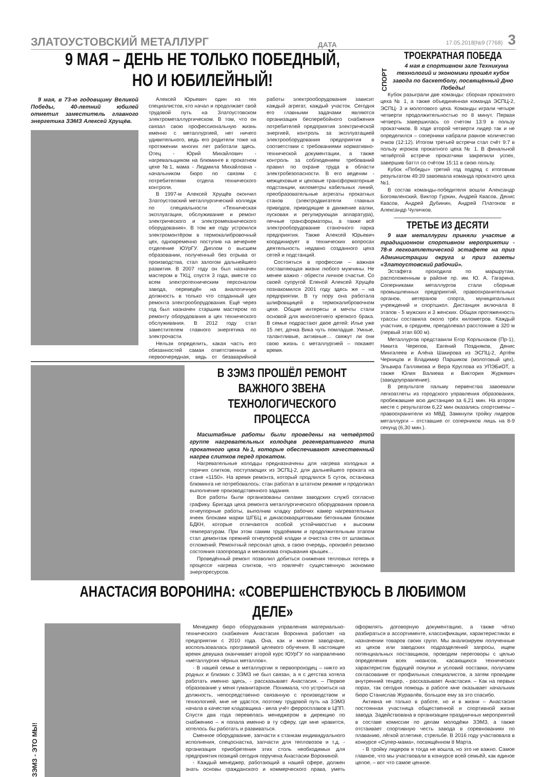ЗЛАТОУСТОВСКИЙ МЕТАЛЛУРГ ДАТА 17.05.2018|№9 (7768) 3
9 МАЯ – ДЕНЬ НЕ ТОЛЬКО ПОБЕДНЫЙ,
НО И ЮБИЛЕЙНЫЙ!
9 мая, в 73-ю годовщину Великой Победы, 40-летний юбилей отметил заместитель главного энергетика ЗЭМЗ Алексей Хрущёв.
Алексей Юрьевич один из тех специалистов, кто начал и продолжает свой трудовой путь на Златоустовском электрометаллургическом. В том, что он связал свою профессиональную жизнь именно с металлургией, нет ничего удивительного, ведь его родители тоже на протяжении многих лет работали здесь. Отец - Юрий Михайлович - нагревальщиком на блюминге в прокатном цехе №1, мама - Людмила Михайловна - начальником бюро по связям с потребителями отдела технического контроля.
В 1997-м Алексей Хрущёв окончил Златоустовский металлургический колледж по специальности «Техническая эксплуатация, обслуживание и ремонт электрического и электромеханического оборудования». В том же году устроился электромонтёром в термокалибровочный цех, одновременно поступив на вечернее отделение ЮУрГУ. Диплом о высшем образовании, полученный без отрыва от производства, стал залогом дальнейшего развития. В 2007 году он был назначен мастером в ТКЦ, спустя 3 года, вместе со всем электротехническим персоналом завода, переведён на аналогичную должность в только что созданный цех ремонта электрооборудования. Ещё через год был назначен старшим мастером по ремонту оборудования в цех технического обслуживания. В 2012 году стал заместителем главного энергетика по электрочасти.
Нельзя определить, какая часть его обязанностей самая ответственная и первоочередная, ведь от безаварийной работы электрооборудования зависит каждый агрегат, каждый участок. Сегодня его главными задачами являются организация бесперебойного снабжения потребителей предприятия электрической энергией, контроль за эксплуатацией электрооборудования предприятия в соответствии с требованиями нормативно-технической документации, а также контроль за соблюдением требований правил по охране труда в области электробезопасности. В его ведении - межцеховые и цеховые трансформаторные подстанции, километры кабельных линий, преобразовательные агрегаты прокатных станов (электродвигатели главных приводов, приводящие в движение валки, пусковая и регулирующая аппаратура), печные трансформаторы, а также всё электрооборудование станочного парка предприятия. Также Алексей Юрьевич координирует в технических вопросах деятельность недавно созданного цеха сетей и подстанций.
Состояться в профессии – важная составляющая жизни любого мужчины. Не менее важно - обрести личное счастье. Со своей супругой Еленой Алексей Хрущёв познакомился 2001 году здесь же – на предприятии. В ту пору она работала шлифовщицей в термокалибровочном цехе. Общие интересы и мечты стали основой для многолетнего крепкого брака. В семье подрастают двое детей: Илье уже 15 лет, дочка Вика чуть помладше. Умные, талантливые, активные… свяжут ли они свою жизнь с металлургией – покажет время.
СПОРТ
ТРОЕКРАТНАЯ ПОБЕДА
4 мая в спортивном зале Техникума технологий и экономики прошёл кубок завода по баскетболу, посвящённый Дню Победы!
Кубок разыграли две команды: сборная прокатного цеха № 1, а также объединенная команда ЭСПЦ-2, ЭСПЦ- 3 и молотового цеха. Команды играли четыре четверти продолжительностью по 8 минут. Первая четверть завершилась со счетом 13:9 в пользу прокатчиков. В ходе второй четверти лидер так и не определился – соперники набрали равное количество очков (12:12). Итогом третьей встречи стал счёт 9:7 в пользу игроков прокатного цеха № 1. В финальной четвёртой встрече прокатчики закрепили успех, завершив баттл со счётом 15:11 в свою пользу.
Кубок «Победы» третий год подряд с итоговым результатом 49:39 завоевала команда прокатного цеха №1.
В состав команды-победителя вошли Александр Богоявленский, Виктор Гуркин, Андрей Квасов, Денис Квасов, Андрей Дубинин, Андрей Платонов и Александр Чуличков.
ТРЕТЬЕ ИЗ ДЕСЯТИ
9 мая металлурги приняли участие в традиционном спортивном мероприятии - 78-я легкоатлетической эстафете на приз Администрации округа и приз газеты «Златоустовский рабочий».
Эстафета проходила по маршрутам, расположенным в районе пр. им. Ю. А. Гагарина. Соперниками металлургов стали сборные промышленных предприятий, правоохранительных органов, ветеранов спорта, муниципальных учреждений и спортшкол. Дистанция включала 8 этапов - 5 мужских и 3 женских. Общая протяженность трассы составила около трёх километров. Каждый участник, в среднем, преодолевал расстояние в 320 м (первый этап 600 м).
Металлургов представили Егор Корлыханов (Пр-1), Никита Черепов, Евгений Поздняков, Денис Мингалеев и Алёна Шакирова из ЭСПЦ-2, Артём Черницов и Владимир Паршиков (молотовый цех), Эльвира Галлямова и Вера Круглова из УПЭБиОТ, а также Юлия Валиева и Виктория Журкевич (заводоуправление).
В результате пальму первенства завоевали легкоатлеты из городского управления образования, пробежавшие всю дистанцию за 6,21 мин. На втором месте с результатом 6,22 мин оказались спортсмены – правоохранители из МВД. Замкнули тройку лидеров металлурги – отставшие от соперников лишь на 8-9 секунд (6,30 мин.).
В ЗЭМЗ ПРОШЁЛ РЕМОНТ ВАЖНОГО ЗВЕНА ТЕХНОЛОГИЧЕСКОГО ПРОЦЕССА
Масштабные работы были проведены на четвёртой группе нагревательных колодцев регенеративного типа прокатного цеха №1, которые обеспечивают качественный нагрев слитков перед прокатом.
Нагревательные колодцы предназначены для нагрева холодных и горячих слитков, поступающих из ЭСПЦ-2, для дальнейшего проката на стане «1150». На время ремонта, который продлился 5 суток, остановка блюминга не потребовалось: стан работал в штатном режиме и продолжал выполнение производственного задания.
Все работы были организованы силами заводских служб согласно графику. Бригада цеха ремонта металлургического оборудования провела огнеупорные работы, выполнив кладку рабочих камер нагревательных ячеек блоками марки ШГБЦ и динасокварцитовыми бетонными блоками БДКН, которые отличаются особой устойчивостью к высоким температурам. При этом самим трудоёмким и продолжительным этапом стал демонтаж прежней огнеупорной кладки и очистка стен от шлаковых отложений. Ремонтный персонал цеха, в свою очередь, произвёл ревизию состояния газопровода и механизма открывания крышек…
Проведённый ремонт позволил добиться снижения тепловых потерь в процессе нагрева слитков, что повлечёт существенную экономию энергоресурсов.
АНАСТАСИЯ ВОРОНИНА: «СОВЕРШЕНСТВУЮСЬ В ЛЮБИМОМ ДЕЛЕ»
ЗЭМЗ - ЭТО МЫ!
Менеджер бюро оборудования управления материально-технического снабжения Анастасия Воронина работает на предприятии с 2010 года. Она, как и многие заводчане, воспользовалась программой целевого обучения. В настоящее время девушка оканчивает второй курс ЮУрГУ по направлению «металлургия чёрных металлов».
- В нашей семье в металлургии я первопроходец – никто из родных и близких с ЗЭМЗ не был связан, а я с детства хотела работать именно здесь, - рассказывает Анастасия. – Первое образование у меня гуманитарное. Понимала, что устроиться на должность, непосредственно связанную с производством и технологией, мне не удастся, поэтому трудовой путь на ЗЭМЗ начала в качестве кладовщика - вела учёт ферросплавов в ЦПП. Спустя два года перевелась менеджером в дирекцию по снабжению – я попала именно в ту сферу, где мне нравится, хотелось бы работать и развиваться.
Сменное оборудование, запчасти к станкам индивидуального исполнения, спецоснастка, запчасти для тепловозов и т.д. - организация приобретения этих столь необходимых для предприятия позиций сегодня поручена Анастасии Ворониной.
- Каждый менеджер, работающий в нашей сфере, должен знать основы гражданского и коммерческого права, уметь оформлять договорную документацию, а также чётко разбираться в ассортименте, классификации, характеристиках и назначении товаров своих групп. Мы анализируем полученные из цехов или заводских подразделений запросы, ищем потенциальных поставщиков, проводим переговоры с целью определения всех нюансов, касающихся технических характеристик будущей покупки и условий поставки, получаем согласование от профильных специалистов, а затем проводим внутренний тендер, - рассказывает Анастасия. – Как на первых порах, так сегодня помощь в работе мне оказывает начальник бюро Станислав Журавлёв, большое ему за это спасибо.
Активна не только в работе, но и в жизни – Анастасия постоянная участница общественной и спортивной жизни завода. Задействована в организации праздничных мероприятий в составе комиссии по делам молодёжи ЗЭМЗ, а также отстаивает спортивную честь завода в соревнованиях по плаванию, лёгкой атлетике, стрельбе. В 2016 году участвовала в конкурсе «Супер-мама», посвящённом 8 Марта.
- В тройку лидеров я тогда не вошла, но это не важно. Самое главное, что мы участвовали в конкурсе всей семьёй, как единое целое, – вот что самое ценное.